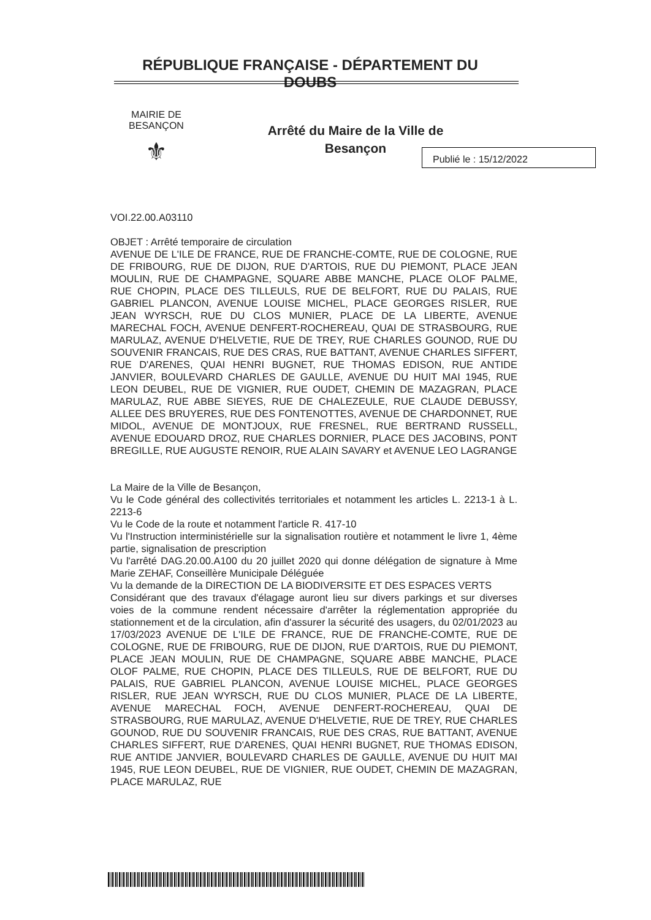RÉPUBLIQUE FRANÇAISE - DÉPARTEMENT DU DOUBS
MAIRIE DE BESANÇON
⚜
Arrêté du Maire de la Ville de Besançon
Publié le : 15/12/2022
VOI.22.00.A03110
OBJET : Arrêté temporaire de circulation
AVENUE DE L'ILE DE FRANCE, RUE DE FRANCHE-COMTE, RUE DE COLOGNE, RUE DE FRIBOURG, RUE DE DIJON, RUE D'ARTOIS, RUE DU PIEMONT, PLACE JEAN MOULIN, RUE DE CHAMPAGNE, SQUARE ABBE MANCHE, PLACE OLOF PALME, RUE CHOPIN, PLACE DES TILLEULS, RUE DE BELFORT, RUE DU PALAIS, RUE GABRIEL PLANCON, AVENUE LOUISE MICHEL, PLACE GEORGES RISLER, RUE JEAN WYRSCH, RUE DU CLOS MUNIER, PLACE DE LA LIBERTE, AVENUE MARECHAL FOCH, AVENUE DENFERT-ROCHEREAU, QUAI DE STRASBOURG, RUE MARULAZ, AVENUE D'HELVETIE, RUE DE TREY, RUE CHARLES GOUNOD, RUE DU SOUVENIR FRANCAIS, RUE DES CRAS, RUE BATTANT, AVENUE CHARLES SIFFERT, RUE D'ARENES, QUAI HENRI BUGNET, RUE THOMAS EDISON, RUE ANTIDE JANVIER, BOULEVARD CHARLES DE GAULLE, AVENUE DU HUIT MAI 1945, RUE LEON DEUBEL, RUE DE VIGNIER, RUE OUDET, CHEMIN DE MAZAGRAN, PLACE MARULAZ, RUE ABBE SIEYES, RUE DE CHALEZEULE, RUE CLAUDE DEBUSSY, ALLEE DES BRUYERES, RUE DES FONTENOTTES, AVENUE DE CHARDONNET, RUE MIDOL, AVENUE DE MONTJOUX, RUE FRESNEL, RUE BERTRAND RUSSELL, AVENUE EDOUARD DROZ, RUE CHARLES DORNIER, PLACE DES JACOBINS, PONT BREGILLE, RUE AUGUSTE RENOIR, RUE ALAIN SAVARY et AVENUE LEO LAGRANGE
La Maire de la Ville de Besançon,
Vu le Code général des collectivités territoriales et notamment les articles L. 2213-1 à L. 2213-6
Vu le Code de la route et notamment l'article R. 417-10
Vu l'Instruction interministérielle sur la signalisation routière et notamment le livre 1, 4ème partie, signalisation de prescription
Vu l'arrêté DAG.20.00.A100 du 20 juillet 2020 qui donne délégation de signature à Mme Marie ZEHAF, Conseillère Municipale Déléguée
Vu la demande de la DIRECTION DE LA BIODIVERSITE ET DES ESPACES VERTS
Considérant que des travaux d'élagage auront lieu sur divers parkings et sur diverses voies de la commune rendent nécessaire d'arrêter la réglementation appropriée du stationnement et de la circulation, afin d'assurer la sécurité des usagers, du 02/01/2023 au 17/03/2023 AVENUE DE L'ILE DE FRANCE, RUE DE FRANCHE-COMTE, RUE DE COLOGNE, RUE DE FRIBOURG, RUE DE DIJON, RUE D'ARTOIS, RUE DU PIEMONT, PLACE JEAN MOULIN, RUE DE CHAMPAGNE, SQUARE ABBE MANCHE, PLACE OLOF PALME, RUE CHOPIN, PLACE DES TILLEULS, RUE DE BELFORT, RUE DU PALAIS, RUE GABRIEL PLANCON, AVENUE LOUISE MICHEL, PLACE GEORGES RISLER, RUE JEAN WYRSCH, RUE DU CLOS MUNIER, PLACE DE LA LIBERTE, AVENUE MARECHAL FOCH, AVENUE DENFERT-ROCHEREAU, QUAI DE STRASBOURG, RUE MARULAZ, AVENUE D'HELVETIE, RUE DE TREY, RUE CHARLES GOUNOD, RUE DU SOUVENIR FRANCAIS, RUE DES CRAS, RUE BATTANT, AVENUE CHARLES SIFFERT, RUE D'ARENES, QUAI HENRI BUGNET, RUE THOMAS EDISON, RUE ANTIDE JANVIER, BOULEVARD CHARLES DE GAULLE, AVENUE DU HUIT MAI 1945, RUE LEON DEUBEL, RUE DE VIGNIER, RUE OUDET, CHEMIN DE MAZAGRAN, PLACE MARULAZ, RUE